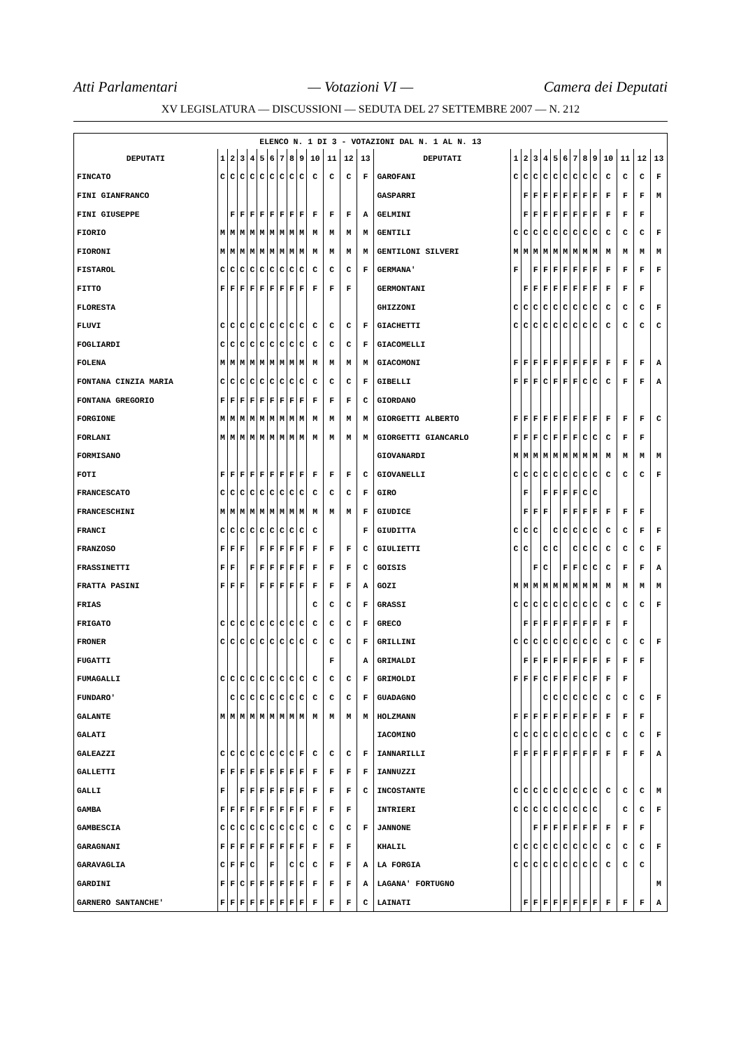Atti Parlamentari — Votazioni VI — Camera dei Deputati
XV LEGISLATURA — DISCUSSIONI — SEDUTA DEL 27 SETTEMBRE 2007 — N. 212
| ELENCO N. 1 DI 3 - VOTAZIONI DAL N. 1 AL N. 13 | | | | | | | | | | | | | | | | | | | | | | | | | | | |
| --- | --- | --- | --- | --- | --- | --- | --- | --- | --- | --- | --- | --- | --- | --- | --- | --- | --- | --- | --- | --- | --- | --- | --- | --- | --- | --- | --- |
| DEPUTATI | 1 | 2 | 3 | 4 | 5 | 6 | 7 | 8 | 9 | 10 | 11 | 12 | 13 | DEPUTATI | 1 | 2 | 3 | 4 | 5 | 6 | 7 | 8 | 9 | 10 | 11 | 12 | 13 |
| FINCATO | C | C | C | C | C | C | C | C | C | C | C | C | F | GAROFANI | C | C | C | C | C | C | C | C | C | C | C | C | F |
| FINI GIANFRANCO | | | | | | | | | | | | | | GASPARRI | | F | F | F | F | F | F | F | F | F | F | F | M |
| FINI GIUSEPPE | | F | F | F | F | F | F | F | F | F | F | F | A | GELMINI | | F | F | F | F | F | F | F | F | F | F | F | |
| FIORIO | M | M | M | M | M | M | M | M | M | M | M | M | M | GENTILI | C | C | C | C | C | C | C | C | C | C | C | C | F |
| FIORONI | M | M | M | M | M | M | M | M | M | M | M | M | M | GENTILONI SILVERI | M | M | M | M | M | M | M | M | M | M | M | M | M |
| FISTAROL | C | C | C | C | C | C | C | C | C | C | C | C | F | GERMANA' | F | | F | F | F | F | F | F | F | F | F | F | F |
| FITTO | F | F | F | F | F | F | F | F | F | F | F | F | | GERMONTANI | | F | F | F | F | F | F | F | F | F | F | F | |
| FLORESTA | | | | | | | | | | | | | | GHIZZONI | C | C | C | C | C | C | C | C | C | C | C | C | F |
| FLUVI | C | C | C | C | C | C | C | C | C | C | C | C | F | GIACHETTI | C | C | C | C | C | C | C | C | C | C | C | C | C |
| FOGLIARDI | C | C | C | C | C | C | C | C | C | C | C | C | F | GIACOMELLI | | | | | | | | | | | | | |
| FOLENA | M | M | M | M | M | M | M | M | M | M | M | M | M | GIACOMONI | F | F | F | F | F | F | F | F | F | F | F | F | A |
| FONTANA CINZIA MARIA | C | C | C | C | C | C | C | C | C | C | C | C | F | GIBELLI | F | F | F | C | F | F | F | C | C | C | F | F | A |
| FONTANA GREGORIO | F | F | F | F | F | F | F | F | F | F | F | F | C | GIORDANO | | | | | | | | | | | | | |
| FORGIONE | M | M | M | M | M | M | M | M | M | M | M | M | M | GIORGETTI ALBERTO | F | F | F | F | F | F | F | F | F | F | F | F | C |
| FORLANI | M | M | M | M | M | M | M | M | M | M | M | M | M | GIORGETTI GIANCARLO | F | F | F | C | F | F | F | C | C | C | F | F | |
| FORMISANO | | | | | | | | | | | | | | GIOVANARDI | M | M | M | M | M | M | M | M | M | M | M | M | M |
| FOTI | F | F | F | F | F | F | F | F | F | F | F | F | C | GIOVANELLI | C | C | C | C | C | C | C | C | C | C | C | C | F |
| FRANCESCATO | C | C | C | C | C | C | C | C | C | C | C | C | F | GIRO | | F | | F | F | F | F | C | C | | | | |
| FRANCESCHINI | M | M | M | M | M | M | M | M | M | M | M | M | F | GIUDICE | | F | F | F | | F | F | F | F | F | F | F | |
| FRANCI | C | C | C | C | C | C | C | C | C | C | | | F | GIUDITTA | C | C | C | | C | C | C | C | C | C | C | F | F |
| FRANZOSO | F | F | F | | F | F | F | F | F | F | F | F | C | GIULIETTI | C | C | | C | C | | C | C | C | C | C | C | F |
| FRASSINETTI | F | F | | F | F | F | F | F | F | F | F | F | C | GOISIS | | | F | C | | F | F | C | C | C | F | F | A |
| FRATTA PASINI | F | F | F | | F | F | F | F | F | F | F | F | A | GOZI | M | M | M | M | M | M | M | M | M | M | M | M | M |
| FRIAS | | | | | | | | | | C | C | C | F | GRASSI | C | C | C | C | C | C | C | C | C | C | C | C | F |
| FRIGATO | C | C | C | C | C | C | C | C | C | C | C | C | F | GRECO | | F | F | F | F | F | F | F | F | F | F | | |
| FRONER | C | C | C | C | C | C | C | C | C | C | C | C | F | GRILLINI | C | C | C | C | C | C | C | C | C | C | C | C | F |
| FUGATTI | | | | | | | | | | | F | | A | GRIMALDI | | F | F | F | F | F | F | F | F | F | F | F | |
| FUMAGALLI | C | C | C | C | C | C | C | C | C | C | C | C | F | GRIMOLDI | F | F | F | C | F | F | F | C | F | F | F | | |
| FUNDARO' | | C | C | C | C | C | C | C | C | C | C | C | F | GUADAGNO | | | | C | C | C | C | C | C | C | C | C | F |
| GALANTE | M | M | M | M | M | M | M | M | M | M | M | M | M | HOLZMANN | F | F | F | F | F | F | F | F | F | F | F | F | |
| GALATI | | | | | | | | | | | | | | IACOMINO | C | C | C | C | C | C | C | C | C | C | C | C | F |
| GALEAZZI | C | C | C | C | C | C | C | C | F | C | C | C | F | IANNARILLI | F | F | F | F | F | F | F | F | F | F | F | F | A |
| GALLETTI | F | F | F | F | F | F | F | F | F | F | F | F | F | IANNUZZI | | | | | | | | | | | | | |
| GALLI | F | | F | F | F | F | F | F | F | F | F | F | C | INCOSTANTE | C | C | C | C | C | C | C | C | C | C | C | C | M |
| GAMBA | F | F | F | F | F | F | F | F | F | F | F | F | | INTRIERI | C | C | C | C | C | C | C | C | C | | C | C | F |
| GAMBESCIA | C | C | C | C | C | C | C | C | C | C | C | C | F | JANNONE | | | F | F | F | F | F | F | F | F | F | F | |
| GARAGNANI | F | F | F | F | F | F | F | F | F | F | F | F | | KHALIL | C | C | C | C | C | C | C | C | C | C | C | C | F |
| GARAVAGLIA | C | F | F | C | | F | | C | C | C | F | F | A | LA FORGIA | C | C | C | C | C | C | C | C | C | C | C | C | |
| GARDINI | F | F | C | F | F | F | F | F | F | F | F | F | A | LAGANA' FORTUGNO | | | | | | | | | | | | | M |
| GARNERO SANTANCHE' | F | F | F | F | F | F | F | F | F | F | F | F | C | LAINATI | | F | F | F | F | F | F | F | F | F | F | F | A |